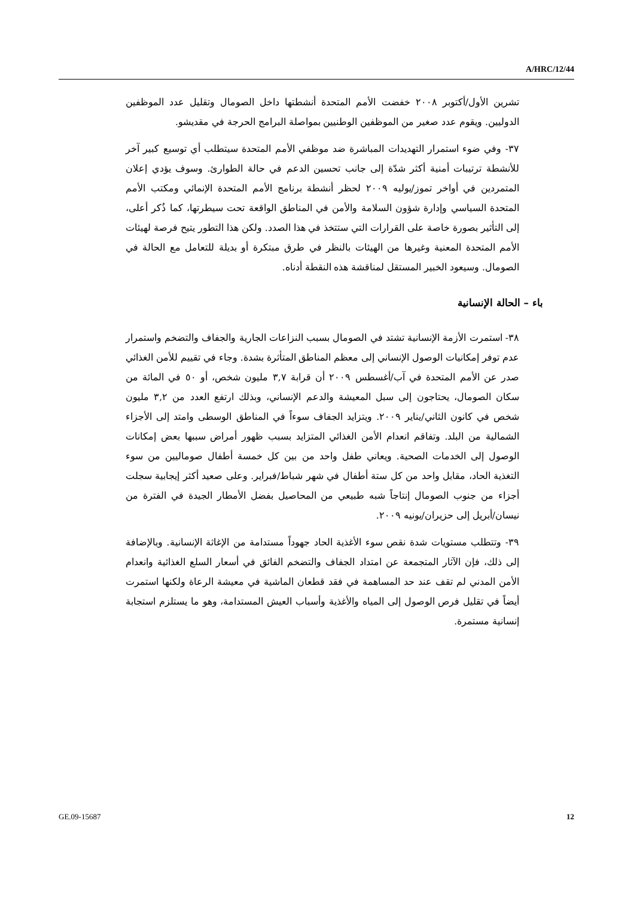A/HRC/12/44
تشرين الأول/أكتوبر ٢٠٠٨ خفضت الأمم المتحدة أنشطتها داخل الصومال وتقليل عدد الموظفين الدوليين. ويقوم عدد صغير من الموظفين الوطنيين بمواصلة البرامج الحرجة في مقديشو.
٣٧- وفي ضوء استمرار التهديدات المباشرة ضد موظفي الأمم المتحدة سيتطلب أي توسيع كبير آخر للأنشطة ترتيبات أمنية أكثر شدّة إلى جانب تحسين الدعم في حالة الطوارئ. وسوف يؤدي إعلان المتمردين في أواخر تموز/يوليه ٢٠٠٩ لحظر أنشطة برنامج الأمم المتحدة الإنمائي ومكتب الأمم المتحدة السياسي وإدارة شؤون السلامة والأمن في المناطق الواقعة تحت سيطرتها، كما ذُكر أعلى، إلى التأثير بصورة خاصة على القرارات التي ستتخذ في هذا الصدد. ولكن هذا التطور يتيح فرصة لهيئات الأمم المتحدة المعنية وغيرها من الهيئات بالنظر في طرق مبتكرة أو بديلة للتعامل مع الحالة في الصومال. وسيعود الخبير المستقل لمناقشة هذه النقطة أدناه.
باء – الحالة الإنسانية
٣٨- استمرت الأزمة الإنسانية تشتد في الصومال بسبب النزاعات الجارية والجفاف والتضخم واستمرار عدم توفر إمكانيات الوصول الإنساني إلى معظم المناطق المتأثرة بشدة. وجاء في تقييم للأمن الغذائي صدر عن الأمم المتحدة في آب/أغسطس ٢٠٠٩ أن قرابة ٣,٧ مليون شخص، أو ٥٠ في المائة من سكان الصومال، يحتاجون إلى سبل المعيشة والدعم الإنساني، وبذلك ارتفع العدد من ٣,٢ مليون شخص في كانون الثاني/يناير ٢٠٠٩. ويتزايد الجفاف سوءاً في المناطق الوسطى وامتد إلى الأجزاء الشمالية من البلد. وتفاقم انعدام الأمن الغذائي المتزايد بسبب ظهور أمراض سببها بعض إمكانات الوصول إلى الخدمات الصحية. ويعاني طفل واحد من بين كل خمسة أطفال صوماليين من سوء التغذية الحاد، مقابل واحد من كل ستة أطفال في شهر شباط/فبراير. وعلى صعيد أكثر إيجابية سجلت أجزاء من جنوب الصومال إنتاجاً شبه طبيعي من المحاصيل بفضل الأمطار الجيدة في الفترة من نيسان/أبريل إلى حزيران/يونيه ٢٠٠٩.
٣٩- وتتطلب مستويات شدة نقص سوء الأغذية الحاد جهوداً مستدامة من الإغاثة الإنسانية. وبالإضافة إلى ذلك، فإن الآثار المتجمعة عن امتداد الجفاف والتضخم الفائق في أسعار السلع الغذائية وانعدام الأمن المدني لم تقف عند حد المساهمة في فقد قطعان الماشية في معيشة الرعاة ولكنها استمرت أيضاً في تقليل فرص الوصول إلى المياه والأغذية وأسباب العيش المستدامة، وهو ما يستلزم استجابة إنسانية مستمرة.
GE.09-15687 12